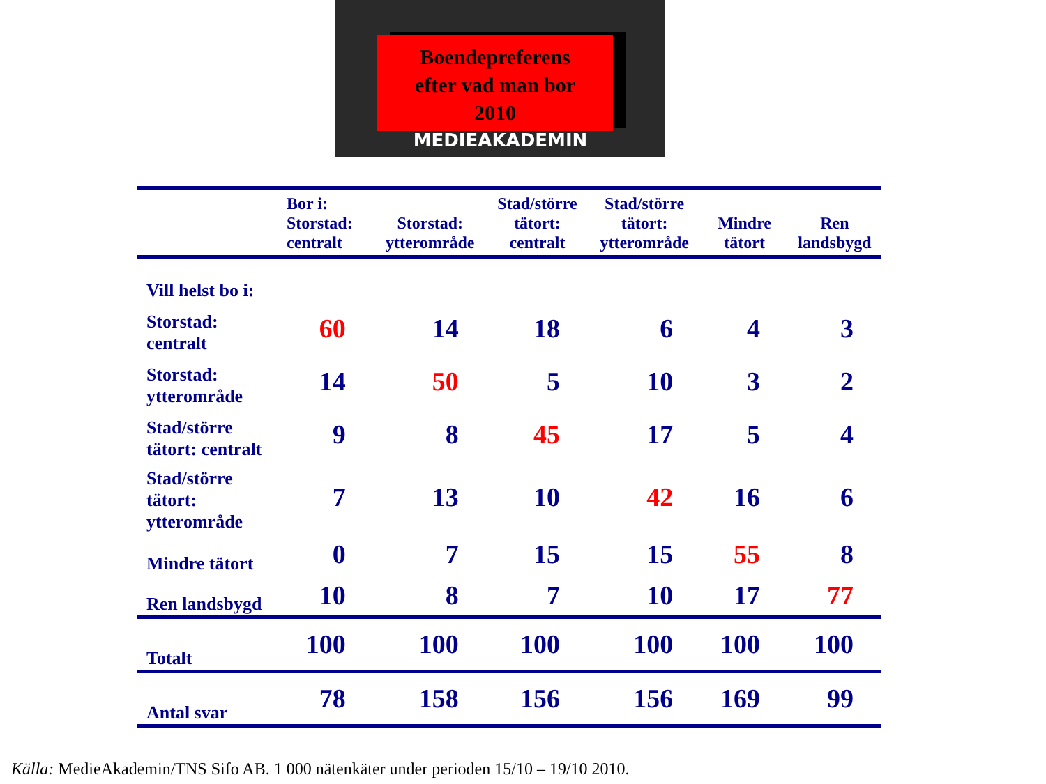Boendepreferens
efter vad man bor
2010
MEDIEAKADEMIN
| | Bor i: Storstad: centralt | Storstad: ytterområde | Stad/större tätort: centralt | Stad/större tätort: ytterområde | Mindre tätort | Ren landsbygd |
| --- | --- | --- | --- | --- | --- | --- |
| Vill helst bo i: | | | | | | |
| Storstad: centralt | 60 | 14 | 18 | 6 | 4 | 3 |
| Storstad: ytterområde | 14 | 50 | 5 | 10 | 3 | 2 |
| Stad/större tätort: centralt | 9 | 8 | 45 | 17 | 5 | 4 |
| Stad/större tätort: ytterområde | 7 | 13 | 10 | 42 | 16 | 6 |
| Mindre tätort | 0 | 7 | 15 | 15 | 55 | 8 |
| Ren landsbygd | 10 | 8 | 7 | 10 | 17 | 77 |
| Totalt | 100 | 100 | 100 | 100 | 100 | 100 |
| Antal svar | 78 | 158 | 156 | 156 | 169 | 99 |
Källa: MedieAkademin/TNS Sifo AB. 1 000 nätenkäter under perioden 15/10 – 19/10 2010.